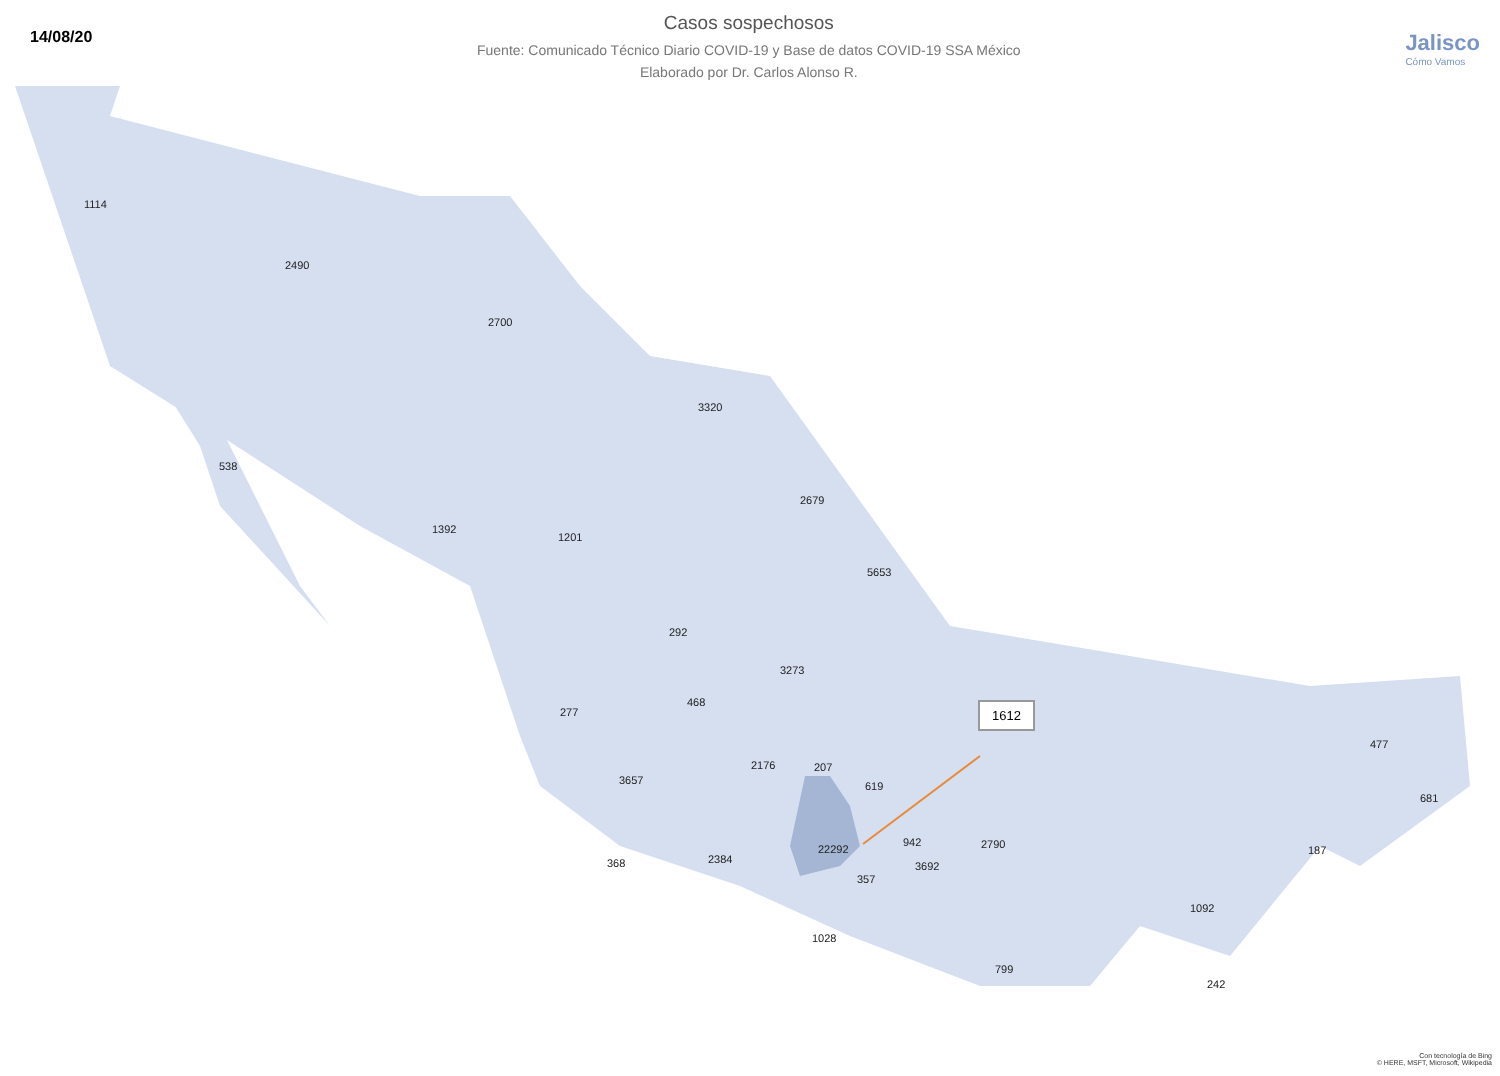14/08/20
Casos sospechosos
Fuente: Comunicado Técnico Diario COVID-19 y Base de datos COVID-19 SSA México
Elaborado por Dr. Carlos Alonso R.
Jalisco
Cómo Vamos
1114
2490
2700
3320
538
2679
1392
1201
5653
292
3273
468
277
477
2176 207
3657 619
681
942 2790 22292 187
2384 368 3692
357
1092
1028
799
242
1612
Con tecnología de Bing
© HERE, MSFT, Microsoft, Wikipedia